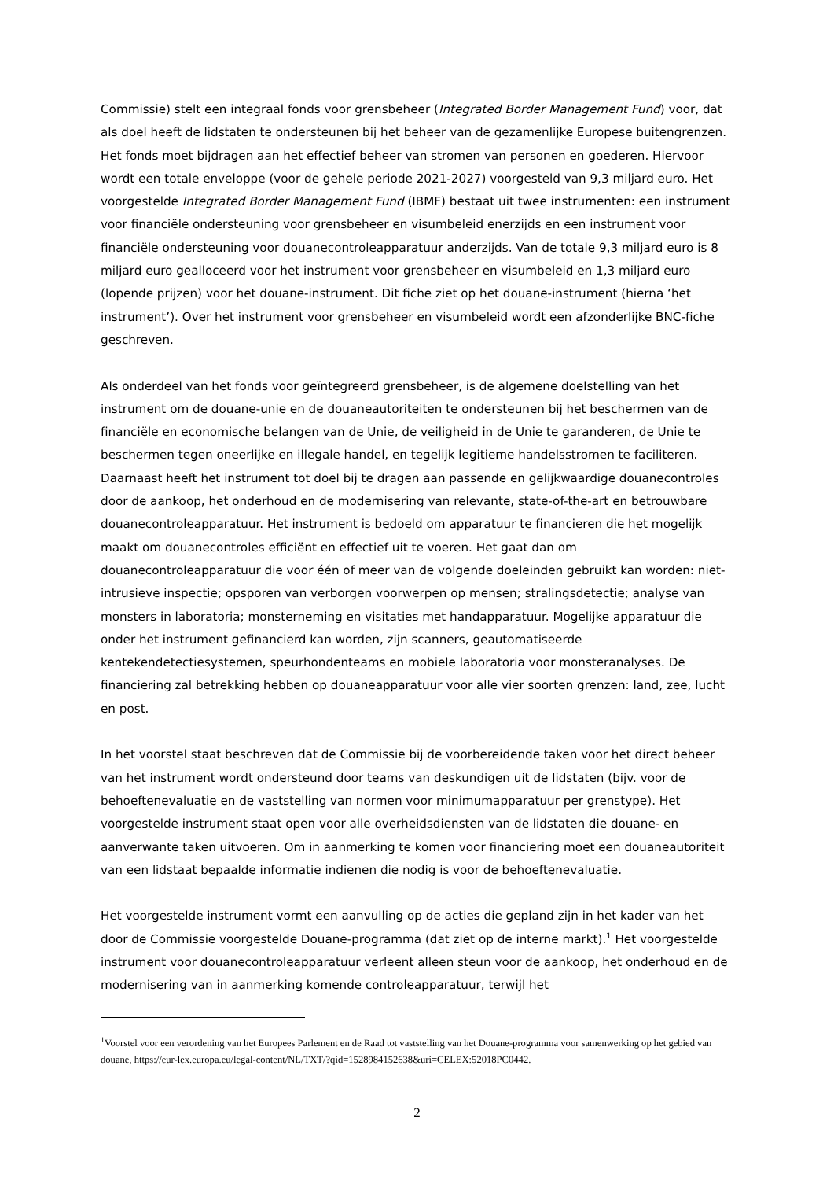Commissie) stelt een integraal fonds voor grensbeheer (Integrated Border Management Fund) voor, dat als doel heeft de lidstaten te ondersteunen bij het beheer van de gezamenlijke Europese buitengrenzen. Het fonds moet bijdragen aan het effectief beheer van stromen van personen en goederen. Hiervoor wordt een totale enveloppe (voor de gehele periode 2021-2027) voorgesteld van 9,3 miljard euro. Het voorgestelde Integrated Border Management Fund (IBMF) bestaat uit twee instrumenten: een instrument voor financiële ondersteuning voor grensbeheer en visumbeleid enerzijds en een instrument voor financiële ondersteuning voor douanecontroleapparatuur anderzijds. Van de totale 9,3 miljard euro is 8 miljard euro gealloceerd voor het instrument voor grensbeheer en visumbeleid en 1,3 miljard euro (lopende prijzen) voor het douane-instrument. Dit fiche ziet op het douane-instrument (hierna ‘het instrument’). Over het instrument voor grensbeheer en visumbeleid wordt een afzonderlijke BNC-fiche geschreven.
Als onderdeel van het fonds voor geïntegreerd grensbeheer, is de algemene doelstelling van het instrument om de douane-unie en de douaneautoriteiten te ondersteunen bij het beschermen van de financiële en economische belangen van de Unie, de veiligheid in de Unie te garanderen, de Unie te beschermen tegen oneerlijke en illegale handel, en tegelijk legitieme handelsstromen te faciliteren. Daarnaast heeft het instrument tot doel bij te dragen aan passende en gelijkwaardige douanecontroles door de aankoop, het onderhoud en de modernisering van relevante, state-of-the-art en betrouwbare douanecontroleapparatuur. Het instrument is bedoeld om apparatuur te financieren die het mogelijk maakt om douanecontroles efficiënt en effectief uit te voeren. Het gaat dan om douanecontroleapparatuur die voor één of meer van de volgende doeleinden gebruikt kan worden: niet-intrusieve inspectie; opsporen van verborgen voorwerpen op mensen; stralingsdetectie; analyse van monsters in laboratoria; monsterneming en visitaties met handapparatuur. Mogelijke apparatuur die onder het instrument gefinancierd kan worden, zijn scanners, geautomatiseerde kentekendetectiesystemen, speurhondenteams en mobiele laboratoria voor monsteranalyses. De financiering zal betrekking hebben op douaneapparatuur voor alle vier soorten grenzen: land, zee, lucht en post.
In het voorstel staat beschreven dat de Commissie bij de voorbereidende taken voor het direct beheer van het instrument wordt ondersteund door teams van deskundigen uit de lidstaten (bijv. voor de behoeftenevaluatie en de vaststelling van normen voor minimumapparatuur per grenstype). Het voorgestelde instrument staat open voor alle overheidsdiensten van de lidstaten die douane- en aanverwante taken uitvoeren. Om in aanmerking te komen voor financiering moet een douaneautoriteit van een lidstaat bepaalde informatie indienen die nodig is voor de behoeftenevaluatie.
Het voorgestelde instrument vormt een aanvulling op de acties die gepland zijn in het kader van het door de Commissie voorgestelde Douane-programma (dat ziet op de interne markt).<sup>1</sup> Het voorgestelde instrument voor douanecontroleapparatuur verleent alleen steun voor de aankoop, het onderhoud en de modernisering van in aanmerking komende controleapparatuur, terwijl het
<sup>1</sup> Voorstel voor een verordening van het Europees Parlement en de Raad tot vaststelling van het Douane-programma voor samenwerking op het gebied van douane, https://eur-lex.europa.eu/legal-content/NL/TXT/?qid=1528984152638&uri=CELEX:52018PC0442.
2